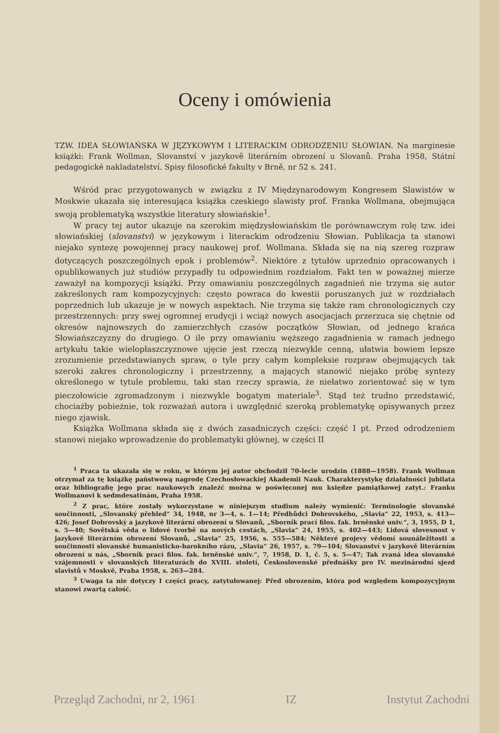Oceny i omówienia
TZW. IDEA SŁOWIAŃSKA W JĘZYKOWYM I LITERACKIM ODRODZENIU SŁOWIAN. Na marginesie książki: Frank Wollman, Slovanství v jazykově literárním obrození u Slovanů. Praha 1958, Státní pedagogické nakladatelství. Spisy filosofické fakulty v Brně, nr 52 s. 241.
Wśród prac przygotowanych w związku z IV Międzynarodowym Kongresem Slawistów w Moskwie ukazała się interesująca książka czeskiego slawisty prof. Franka Wollmana, obejmująca swoją problematyką wszystkie literatury słowiańskie<sup>1</sup>.
W pracy tej autor ukazuje na szerokim międzysłowiańskim tle porównawczym rolę tzw. idei słowiańskiej (slovanství) w językowym i literackim odrodzeniu Słowian. Publikacja ta stanowi niejako syntezę powojennej pracy naukowej prof. Wollmana. Składa się na nią szereg rozpraw dotyczących poszczególnych epok i problemów<sup>2</sup>. Niektóre z tytułów uprzednio opracowanych i opublikowanych już studiów przypadły tu odpowiednim rozdziałom. Fakt ten w poważnej mierze zaważył na kompozycji książki. Przy omawianiu poszczególnych zagadnień nie trzyma się autor zakreślonych ram kompozycyjnych: często powraca do kwestii poruszanych już w rozdziałach poprzednich lub ukazuje je w nowych aspektach. Nie trzyma się także ram chronologicznych czy przestrzennych: przy swej ogromnej erudycji i wciąż nowych asocjacjach przerzuca się chętnie od okresów najnowszych do zamierzchłych czasów początków Słowian, od jednego krańca Słowiańszczyzny do drugiego. O ile przy omawianiu węższego zagadnienia w ramach jednego artykułu takie wielopłaszczyznowe ujęcie jest rzeczą niezwykle cenną, ułatwia bowiem lepsze zrozumienie przedstawianych spraw, o tyle przy całym kompleksie rozpraw obejmujących tak szeroki zakres chronologiczny i przestrzenny, a mających stanowić niejako próbę syntezy określonego w tytule problemu, taki stan rzeczy sprawia, że niełatwo zorientować się w tym pieczołowicie zgromadzonym i niezwykle bogatym materiale<sup>3</sup>. Stąd też trudno przedstawić, chociażby pobieżnie, tok rozważań autora i uwzględnić szeroką problematykę opisywanych przez niego zjawisk.
Książka Wollmana składa się z dwóch zasadniczych części: część I pt. Przed odrodzeniem stanowi niejako wprowadzenie do problematyki głównej, w części II
<sup>1</sup> Praca ta ukazała się w roku, w którym jej autor obchodził 70-lecie urodzin (1888—1958). Frank Wollman otrzymał za tę książkę państwową nagrodę Czechosłowackiej Akademii Nauk. Charakterystykę działalności jubilata oraz bibliografię jego prac naukowych znaleźć można w poświęconej mu księdze pamiątkowej zatyt.: Franku Wollmanovi k sedmdesatinám, Praha 1958.
<sup>2</sup> Z prac, które zostały wykorzystane w niniejszym studium należy wymienić: Terminologie slovanské součinnosti, „Slovanský přehled“ 34, 1948, nr 3—4, s. 1—14; Předhůdci Dobrovského, „Slavia“ 22, 1953, s. 413—426; Josef Dobrovský a jazykově literární obrození u Slovanů, „Sborník prací filos. fak. brněnské univ.“, 3, 1955, D 1, s. 5—40; Sovětská věda o lidové tvorbě na nových cestách, „Slavia“ 24, 1955, s. 402—443; Lidová slovesnost v jazykově literárním obrození Slovanů, „Slavia“ 25, 1956, s. 555—584; Některé projevy vědomí sounáležitosti a součinnosti slovanské humanisticko-barokního rázu, „Slavia“ 26, 1957, s. 79—104; Slovanství v jazykově literárním obrození u nás, „Sborník prací filos. fak. brněnské univ.“, 7, 1958, D. 1, č. 5, s. 5—47; Tak zvaná idea slovanské vzájemnosti v slovanských literaturách do XVIII. století, Československé přednášky pro IV. mezinárodní sjezd slavistů v Moskvě, Praha 1958, s. 263—284.
<sup>3</sup> Uwaga ta nie dotyczy I części pracy, zatytułowanej: Před obrozením, która pod względem kompozycyjnym stanowi zwartą całość.
Przegląd Zachodni, nr 2, 1961 IZ Instytut Zachodni